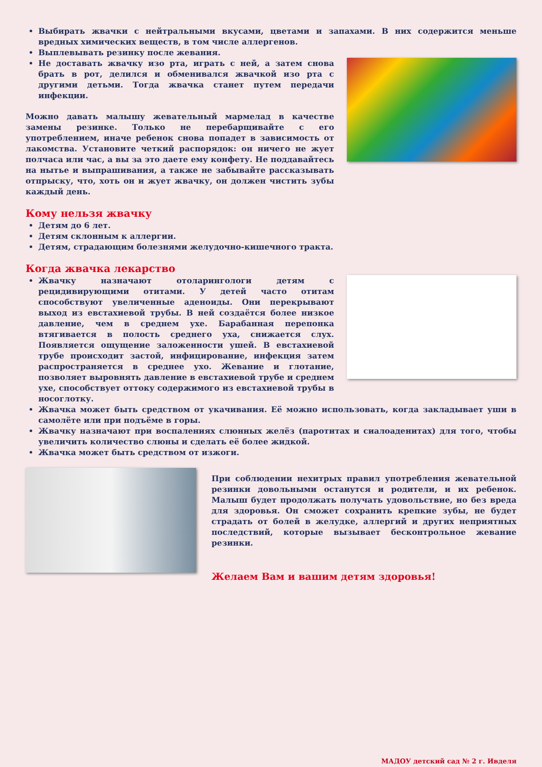Выбирать жвачки с нейтральными вкусами, цветами и запахами. В них содержится меньше вредных химических веществ, в том числе аллергенов.
Выплевывать резинку после жевания.
Не доставать жвачку изо рта, играть с ней, а затем снова брать в рот, делился и обменивался жвачкой изо рта с другими детьми. Тогда жвачка станет путем передачи инфекции.
Можно давать малышу жевательный мармелад в качестве замены резинке. Только не перебарщивайте с его употреблением, иначе ребенок снова попадет в зависимость от лакомства. Установите четкий распорядок: он ничего не жует полчаса или час, а вы за это даете ему конфету. Не поддавайтесь на нытье и выпрашивания, а также не забывайте рассказывать отпрыску, что, хоть он и жует жвачку, он должен чистить зубы каждый день.
Кому нельзя жвачку
Детям до 6 лет.
Детям склонным к аллергии.
Детям, страдающим болезнями желудочно-кишечного тракта.
Когда жвачка лекарство
Жвачку назначают отоларингологи детям с рецидивирующими отитами. У детей часто отитам способствуют увеличенные аденоиды. Они перекрывают выход из евстахиевой трубы. В ней создаётся более низкое давление, чем в среднем ухе. Барабанная перепонка втягивается в полость среднего уха, снижается слух. Появляется ощущение заложенности ушей. В евстахиевой трубе происходит застой, инфицирование, инфекция затем распространяется в среднее ухо. Жевание и глотание, позволяет выровнять давление в евстахиевой трубе и среднем ухе, способствует оттоку содержимого из евстахиевой трубы в носоглотку.
Жвачка может быть средством от укачивания. Её можно использовать, когда закладывает уши в самолёте или при подъёме в горы.
Жвачку назначают при воспалениях слюнных желёз (паротитах и сиалоаденитах) для того, чтобы увеличить количество слюны и сделать её более жидкой.
Жвачка может быть средством от изжоги.
При соблюдении нехитрых правил употребления жевательной резинки довольными останутся и родители, и их ребенок. Малыш будет продолжать получать удовольствие, но без вреда для здоровья. Он сможет сохранить крепкие зубы, не будет страдать от болей в желудке, аллергий и других неприятных последствий, которые вызывает бесконтрольное жевание резинки.
Желаем Вам и вашим детям здоровья!
МАДОУ детский сад № 2 г. Ивделя